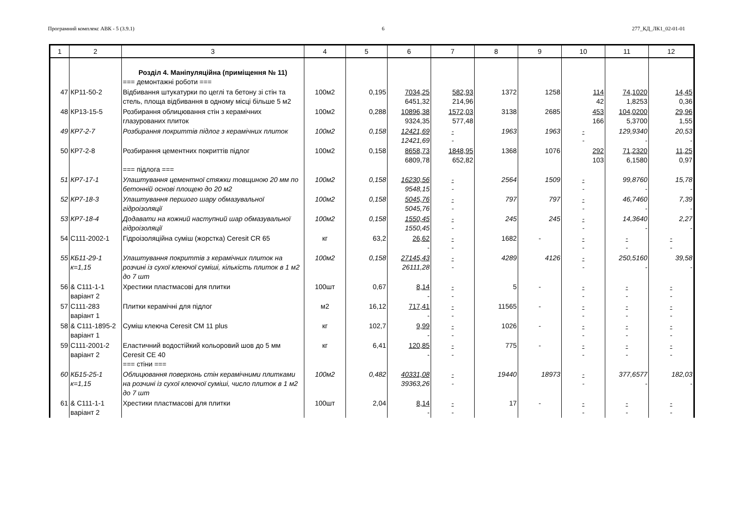Програмний комплекс АВК - 5 (3.9.1) 6 277_КД_ЛК1_02-01-01
| 1 | 2 | 3 | 4 | 5 | 6 | 7 | 8 | 9 | 10 | 11 | 12 |
| --- | --- | --- | --- | --- | --- | --- | --- | --- | --- | --- | --- |
| | | Розділ 4. Маніпуляційна (приміщення № 11) === демонтажні роботи === | | | | | | | | | |
| 47 | КР11-50-2 | Відбивання штукатурки по цеглі та бетону зі стін та стель, площа відбивання в одному місці більше 5 м2 | 100м2 | 0,195 | 7034,25 6451,32 | 582,93 214,96 | 1372 | 1258 | 114 42 | 74,1020 1,8253 | 14,45 0,36 |
| 48 | КР13-15-5 | Розбирання облицювання стін з керамічних глазурованих плиток | 100м2 | 0,288 | 10896,38 9324,35 | 1572,03 577,48 | 3138 | 2685 | 453 166 | 104,0200 5,3700 | 29,96 1,55 |
| 49 | КР7-2-7 | Розбирання покриттів підлог з керамічних плиток | 100м2 | 0,158 | 12421,69 12421,69 | - - | 1963 | 1963 | - - | 129,9340 - | 20,53 - |
| 50 | КР7-2-8 | Розбирання цементних покриттів підлог === підлога === | 100м2 | 0,158 | 8658,73 6809,78 | 1848,95 652,82 | 1368 | 1076 | 292 103 | 71,2320 6,1580 | 11,25 0,97 |
| 51 | КР7-17-1 | Улаштування цементної стяжки товщиною 20 мм по бетонній основі площею до 20 м2 | 100м2 | 0,158 | 16230,56 9548,15 | - - | 2564 | 1509 | - - | 99,8760 - | 15,78 - |
| 52 | КР7-18-3 | Улаштування першого шару обмазувальної гідроізоляції | 100м2 | 0,158 | 5045,76 5045,76 | - - | 797 | 797 | - - | 46,7460 - | 7,39 - |
| 53 | КР7-18-4 | Додавати на кожний наступний шар обмазувальної гідроізоляції | 100м2 | 0,158 | 1550,45 1550,45 | - - | 245 | 245 | - - | 14,3640 - | 2,27 - |
| 54 | С111-2002-1 | Гідроізоляційна суміш (жорстка) Ceresit CR 65 | кг | 63,2 | 26,62 - | - - | 1682 | - | - - | - - | - - |
| 55 | КБ11-29-1 к=1,15 | Улаштування покриттів з керамічних плиток на розчині із сухої клеючої суміші, кількість плиток в 1 м2 до 7 шт | 100м2 | 0,158 | 27145,43 26111,28 | - - | 4289 | 4126 | - - | 250,5160 - | 39,58 - |
| 56 | & С111-1-1 варіант 2 | Хрестики пластмасові для плитки | 100шт | 0,67 | 8,14 - | - - | 5 | - | - - | - - | - - |
| 57 | С111-283 варіант 1 | Плитки керамічні для підлог | м2 | 16,12 | 717,41 - | - - | 11565 | - | - - | - - | - - |
| 58 | & С111-1895-2 варіант 1 | Суміш клеюча Ceresit CM 11 plus | кг | 102,7 | 9,99 - | - - | 1026 | - | - - | - - | - - |
| 59 | С111-2001-2 варіант 2 | Еластичний водостійкий кольоровий шов до 5 мм Ceresit CE 40 === стіни === | кг | 6,41 | 120,85 - | - - | 775 | - | - - | - - | - - |
| 60 | КБ15-25-1 к=1,15 | Облицювання поверхонь стін керамічними плитками на розчині із сухої клеючої суміші, число плиток в 1 м2 до 7 шт | 100м2 | 0,482 | 40331,08 39363,26 | - - | 19440 | 18973 | - - | 377,6577 - | 182,03 - |
| 61 | & С111-1-1 варіант 2 | Хрестики пластмасові для плитки | 100шт | 2,04 | 8,14 - | - - | 17 | - | - - | - - | - - |